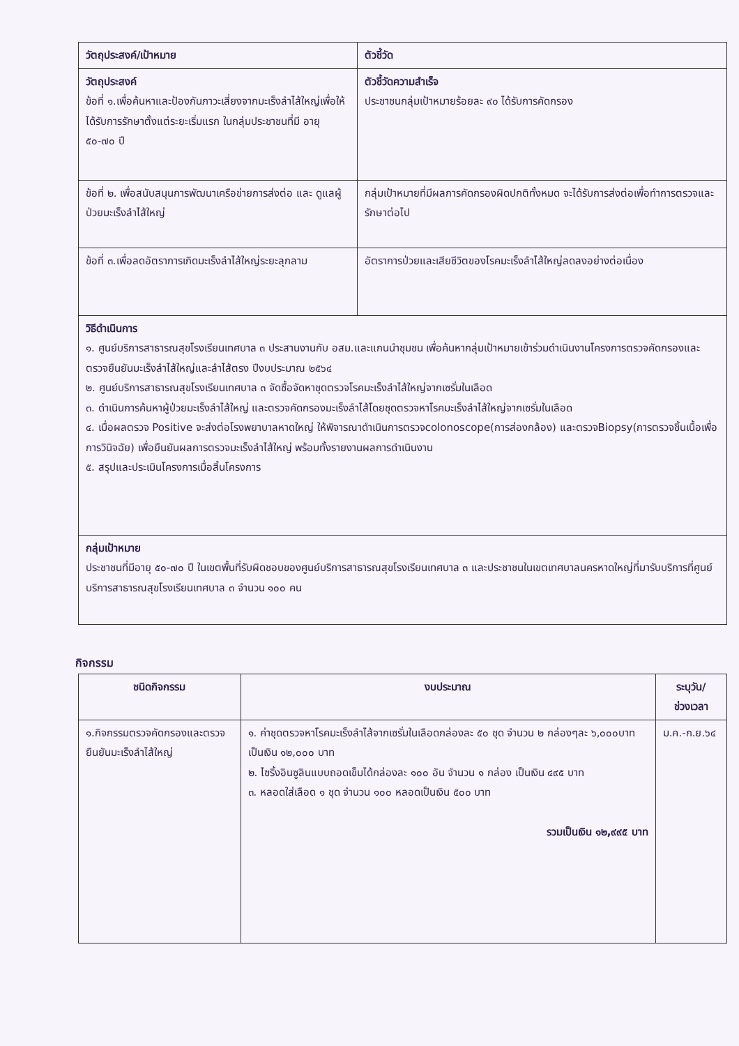| วัตถุประสงค์/เป้าหมาย | ตัวชี้วัด |
| --- | --- |
| วัตถุประสงค์ ข้อที่ ๑.เพื่อค้นหาและป้องกันภาวะเสี่ยงจากมะเร็งลำไส้ใหญ่เพื่อให้ได้รับการรักษาตั้งแต่ระยะเริ่มแรก ในกลุ่มประชาชนที่มี อายุ ๕๐-๗๐ ปี | ตัวชี้วัดความสำเร็จ ประชาชนกลุ่มเป้าหมายร้อยละ ๙๐ ได้รับการคัดกรอง |
| ข้อที่ ๒. เพื่อสนับสนุนการพัฒนาเครือข่ายการส่งต่อ และ ดูแลผู้ป่วยมะเร็งลำไส้ใหญ่ | กลุ่มเป้าหมายที่มีผลการคัดกรองผิดปกติทั้งหมด จะได้รับการส่งต่อเพื่อทำการตรวจและรักษาต่อไป |
| ข้อที่ ๓.เพื่อลดอัตราการเกิดมะเร็งลำไส้ใหญ่ระยะลุกลาม | อัตราการป่วยและเสียชีวิตของโรคมะเร็งลำไส้ใหญ่ลดลงอย่างต่อเนื่อง |
| วิธีดำเนินการ ๑. ศูนย์บริการสาธารณสุขโรงเรียนเทศบาล ๓ ประสานงานกับ อสม.และแกนนำชุมชน เพื่อค้นหากลุ่มเป้าหมายเข้าร่วมดำเนินงานโครงการตรวจคัดกรองและตรวจยืนยันมะเร็งลำไส้ใหญ่และลำไส้ตรง ปีงบประมาณ ๒๕๖๔ ๒. ศูนย์บริการสาธารณสุขโรงเรียนเทศบาล ๓ จัดซื้อจัดหาชุดตรวจโรคมะเร็งลำไส้ใหญ่จากเซรั่มในเลือด ๓. ดำเนินการค้นหาผู้ป่วยมะเร็งลำไส้ใหญ่ และตรวจคัดกรองมะเร็งลำไส้โดยชุดตรวจหาโรคมะเร็งลำไส้ใหญ่จากเซรั่มในเลือด ๔. เมื่อผลตรวจ Positive จะส่งต่อโรงพยาบาลหาดใหญ่ ให้พิจารณาดำเนินการตรวจcolonoscope(การส่องกล้อง) และตรวจBiopsy(การตรวจชิ้นเนื้อเพื่อการวินิจฉัย) เพื่อยืนยันผลการตรวจมะเร็งลำไส้ใหญ่ พร้อมทั้งรายงานผลการดำเนินงาน ๕. สรุปและประเมินโครงการเมื่อสิ้นโครงการ | |
| กลุ่มเป้าหมาย ประชาชนที่มีอายุ ๕๐-๗๐ ปี ในเขตพื้นที่รับผิดชอบของศูนย์บริการสาธารณสุขโรงเรียนเทศบาล ๓ และประชาชนในเขตเทศบาลนครหาดใหญ่ที่มารับบริการที่ศูนย์บริการสาธารณสุขโรงเรียนเทศบาล ๓ จำนวน ๑๐๐ คน | |
กิจกรรม
| ชนิดกิจกรรม | งบประมาณ | ระบุวัน/ ช่วงเวลา |
| --- | --- | --- |
| ๑.กิจกรรมตรวจคัดกรองและตรวจยืนยันมะเร็งลำไส้ใหญ่ | ๑. ค่าชุดตรวจหาโรคมะเร็งลำไส้จากเซรั่มในเลือดกล่องละ ๕๐ ชุด จำนวน ๒ กล่องๆละ ๖,๐๐๐บาทเป็นเงิน ๑๒,๐๐๐ บาท ๒. ไซริ้งอินซูลินแบบถอดเข็มได้กล่องละ ๑๐๐ อัน จำนวน ๑ กล่อง เป็นเงิน ๔๙๕ บาท ๓. หลอดใส่เลือด ๑ ชุด จำนวน ๑๐๐ หลอดเป็นเงิน ๕๐๐ บาท รวมเป็นเงิน ๑๒,๙๙๕ บาท | ม.ค.-ก.ย.๖๔ |